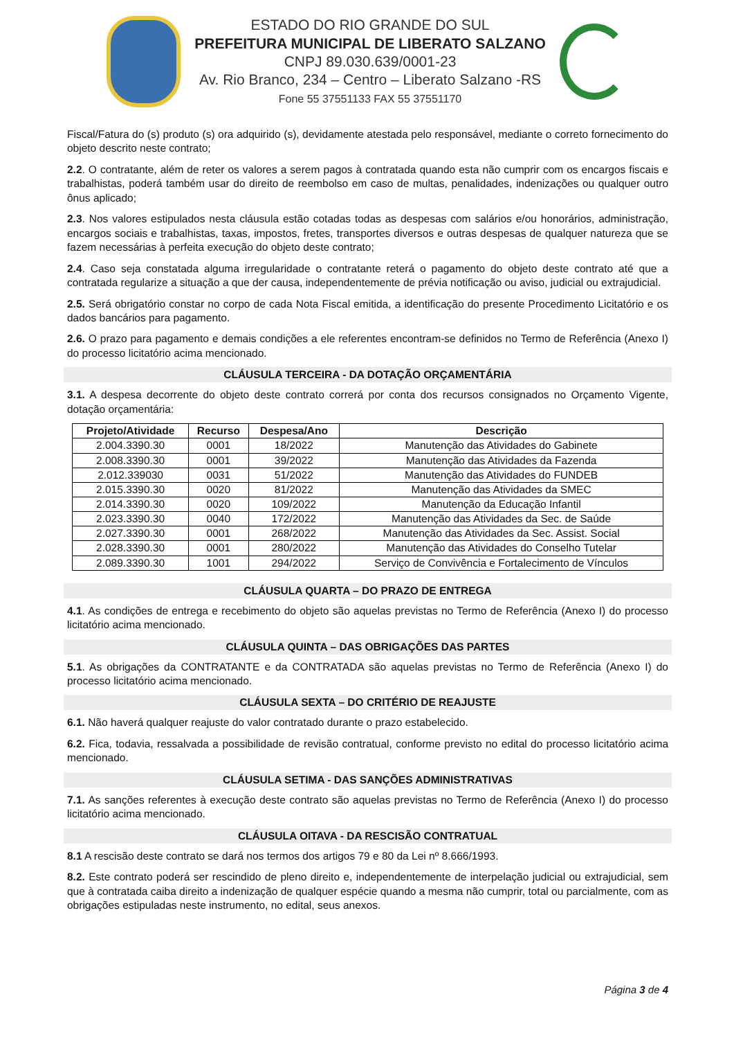ESTADO DO RIO GRANDE DO SUL
PREFEITURA MUNICIPAL DE LIBERATO SALZANO
CNPJ 89.030.639/0001-23
Av. Rio Branco, 234 – Centro – Liberato Salzano -RS
Fone 55 37551133 FAX 55 37551170
Fiscal/Fatura do (s) produto (s) ora adquirido (s), devidamente atestada pelo responsável, mediante o correto fornecimento do objeto descrito neste contrato;
2.2. O contratante, além de reter os valores a serem pagos à contratada quando esta não cumprir com os encargos fiscais e trabalhistas, poderá também usar do direito de reembolso em caso de multas, penalidades, indenizações ou qualquer outro ônus aplicado;
2.3. Nos valores estipulados nesta cláusula estão cotadas todas as despesas com salários e/ou honorários, administração, encargos sociais e trabalhistas, taxas, impostos, fretes, transportes diversos e outras despesas de qualquer natureza que se fazem necessárias à perfeita execução do objeto deste contrato;
2.4. Caso seja constatada alguma irregularidade o contratante reterá o pagamento do objeto deste contrato até que a contratada regularize a situação a que der causa, independentemente de prévia notificação ou aviso, judicial ou extrajudicial.
2.5. Será obrigatório constar no corpo de cada Nota Fiscal emitida, a identificação do presente Procedimento Licitatório e os dados bancários para pagamento.
2.6. O prazo para pagamento e demais condições a ele referentes encontram-se definidos no Termo de Referência (Anexo I) do processo licitatório acima mencionado.
CLÁUSULA TERCEIRA - DA DOTAÇÃO ORÇAMENTÁRIA
3.1. A despesa decorrente do objeto deste contrato correrá por conta dos recursos consignados no Orçamento Vigente, dotação orçamentária:
| Projeto/Atividade | Recurso | Despesa/Ano | Descrição |
| --- | --- | --- | --- |
| 2.004.3390.30 | 0001 | 18/2022 | Manutenção das Atividades do Gabinete |
| 2.008.3390.30 | 0001 | 39/2022 | Manutenção das Atividades da Fazenda |
| 2.012.339030 | 0031 | 51/2022 | Manutenção das Atividades do FUNDEB |
| 2.015.3390.30 | 0020 | 81/2022 | Manutenção das Atividades da SMEC |
| 2.014.3390.30 | 0020 | 109/2022 | Manutenção da Educação Infantil |
| 2.023.3390.30 | 0040 | 172/2022 | Manutenção das Atividades da Sec. de Saúde |
| 2.027.3390.30 | 0001 | 268/2022 | Manutenção das Atividades da Sec. Assist. Social |
| 2.028.3390.30 | 0001 | 280/2022 | Manutenção das Atividades do Conselho Tutelar |
| 2.089.3390.30 | 1001 | 294/2022 | Serviço de Convivência e Fortalecimento de Vínculos |
CLÁUSULA QUARTA – DO PRAZO DE ENTREGA
4.1. As condições de entrega e recebimento do objeto são aquelas previstas no Termo de Referência (Anexo I) do processo licitatório acima mencionado.
CLÁUSULA QUINTA – DAS OBRIGAÇÕES DAS PARTES
5.1. As obrigações da CONTRATANTE e da CONTRATADA são aquelas previstas no Termo de Referência (Anexo I) do processo licitatório acima mencionado.
CLÁUSULA SEXTA – DO CRITÉRIO DE REAJUSTE
6.1. Não haverá qualquer reajuste do valor contratado durante o prazo estabelecido.
6.2. Fica, todavia, ressalvada a possibilidade de revisão contratual, conforme previsto no edital do processo licitatório acima mencionado.
CLÁUSULA SETIMA - DAS SANÇÕES ADMINISTRATIVAS
7.1. As sanções referentes à execução deste contrato são aquelas previstas no Termo de Referência (Anexo I) do processo licitatório acima mencionado.
CLÁUSULA OITAVA - DA RESCISÃO CONTRATUAL
8.1 A rescisão deste contrato se dará nos termos dos artigos 79 e 80 da Lei nº 8.666/1993.
8.2. Este contrato poderá ser rescindido de pleno direito e, independentemente de interpelação judicial ou extrajudicial, sem que à contratada caiba direito a indenização de qualquer espécie quando a mesma não cumprir, total ou parcialmente, com as obrigações estipuladas neste instrumento, no edital, seus anexos.
Página 3 de 4